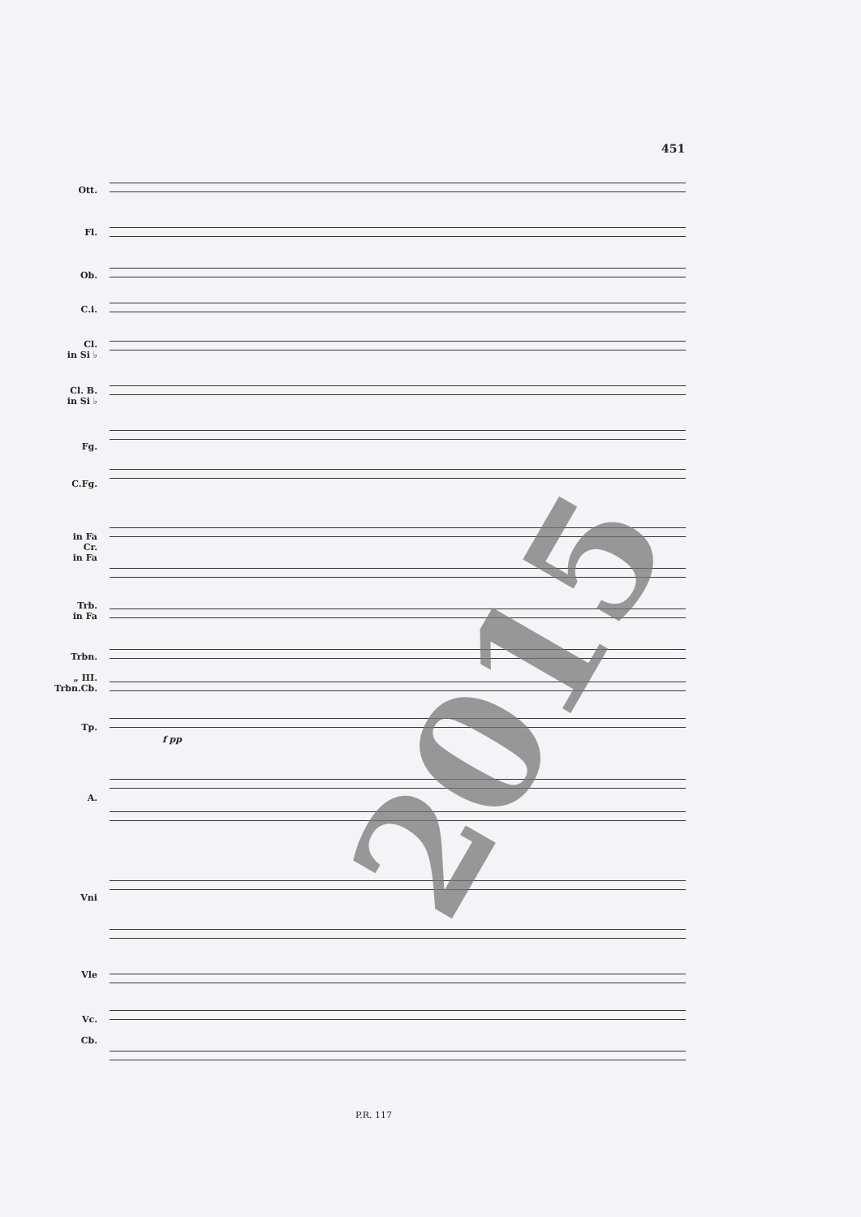451
Ott.
Fl.
Ob.
C.i.
Cl.
in Si ♭
Cl. B.
in Si ♭
Fg.
C.Fg.
in Fa
Cr.
in Fa
Trb.
in Fa
Trbn.
„ III.
Trbn.Cb.
Tp.
A.
Vni
Vle
Vc.
Cb.
f pp 2015
P.R. 117